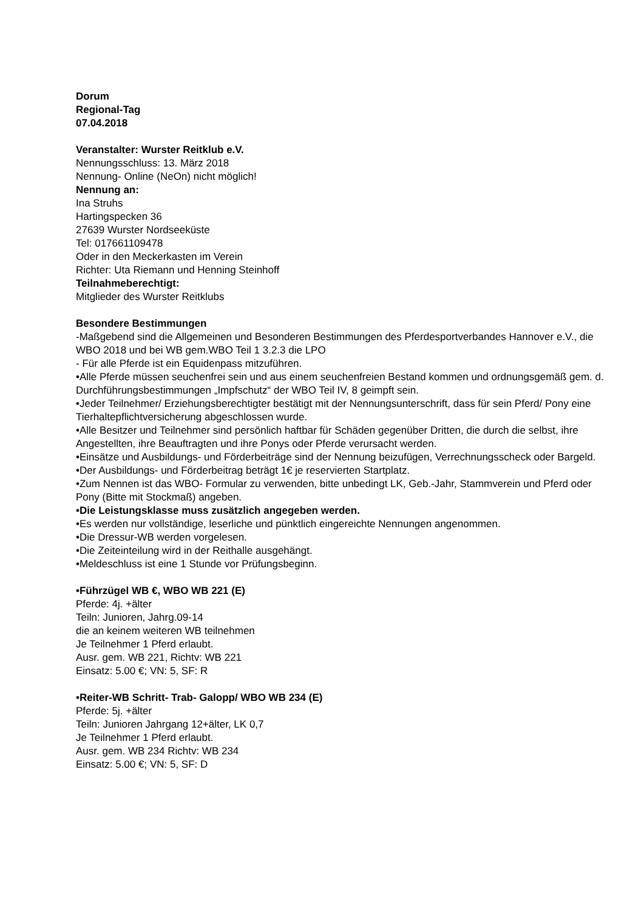Dorum
Regional-Tag
07.04.2018
Veranstalter: Wurster Reitklub e.V.
Nennungsschluss: 13. März 2018
Nennung- Online (NeOn) nicht möglich!
Nennung an:
Ina Struhs
Hartingspecken 36
27639 Wurster Nordseeküste
Tel: 017661109478
Oder in den Meckerkasten im Verein
Richter: Uta Riemann und Henning Steinhoff
Teilnahmeberechtigt:
Mitglieder des Wurster Reitklubs
Besondere Bestimmungen
-Maßgebend sind die Allgemeinen und Besonderen Bestimmungen des Pferdesportverbandes Hannover e.V., die WBO 2018 und bei WB gem.WBO Teil 1 3.2.3 die LPO
- Für alle Pferde ist ein Equidenpass mitzuführen.
•Alle Pferde müssen seuchenfrei sein und aus einem seuchenfreien Bestand kommen und ordnungsgemäß gem. d. Durchführungsbestimmungen „Impfschutz“ der WBO Teil IV, 8 geimpft sein.
•Jeder Teilnehmer/ Erziehungsberechtigter bestätigt mit der Nennungsunterschrift, dass für sein Pferd/ Pony eine Tierhaltepflichtversicherung abgeschlossen wurde.
•Alle Besitzer und Teilnehmer sind persönlich haftbar für Schäden gegenüber Dritten, die durch die selbst, ihre Angestellten, ihre Beauftragten und ihre Ponys oder Pferde verursacht werden.
•Einsätze und Ausbildungs- und Förderbeiträge sind der Nennung beizufügen, Verrechnungsscheck oder Bargeld.
•Der Ausbildungs- und Förderbeitrag beträgt 1€ je reservierten Startplatz.
•Zum Nennen ist das WBO- Formular zu verwenden, bitte unbedingt LK, Geb.-Jahr, Stammverein und Pferd oder Pony (Bitte mit Stockmaß) angeben.
•Die Leistungsklasse muss zusätzlich angegeben werden.
•Es werden nur vollständige, leserliche und pünktlich eingereichte Nennungen angenommen.
•Die Dressur-WB werden vorgelesen.
•Die Zeiteinteilung wird in der Reithalle ausgehängt.
•Meldeschluss ist eine 1 Stunde vor Prüfungsbeginn.
•Führzügel WB €, WBO WB 221 (E)
Pferde: 4j. +älter
Teiln: Junioren, Jahrg.09-14
die an keinem weiteren WB teilnehmen
Je Teilnehmer 1 Pferd erlaubt.
Ausr. gem. WB 221, Richtv: WB 221
Einsatz: 5.00 €; VN: 5, SF: R
•Reiter-WB Schritt- Trab- Galopp/ WBO WB 234 (E)
Pferde: 5j. +älter
Teiln: Junioren Jahrgang 12+älter, LK 0,7
Je Teilnehmer 1 Pferd erlaubt.
Ausr. gem. WB 234 Richtv: WB 234
Einsatz: 5.00 €; VN: 5, SF: D